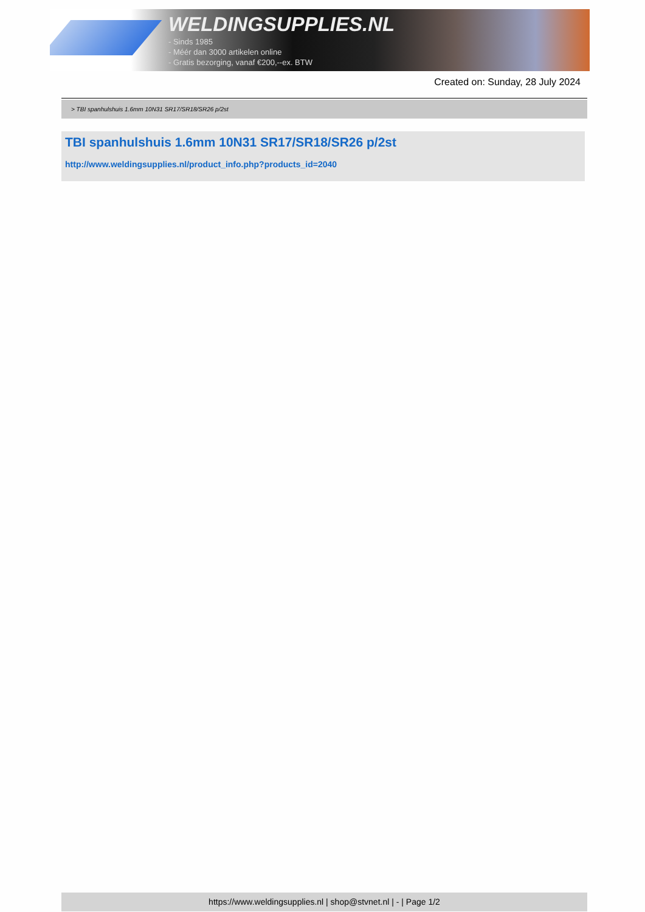WELDINGSUPPLIES.NL
- Sinds 1985
- Méér dan 3000 artikelen online
- Gratis bezorging, vanaf €200,--ex. BTW
Created on: Sunday, 28 July 2024
> TBI spanhulshuis 1.6mm 10N31 SR17/SR18/SR26 p/2st
TBI spanhulshuis 1.6mm 10N31 SR17/SR18/SR26 p/2st
http://www.weldingsupplies.nl/product_info.php?products_id=2040
https://www.weldingsupplies.nl | shop@stvnet.nl | - | Page 1/2